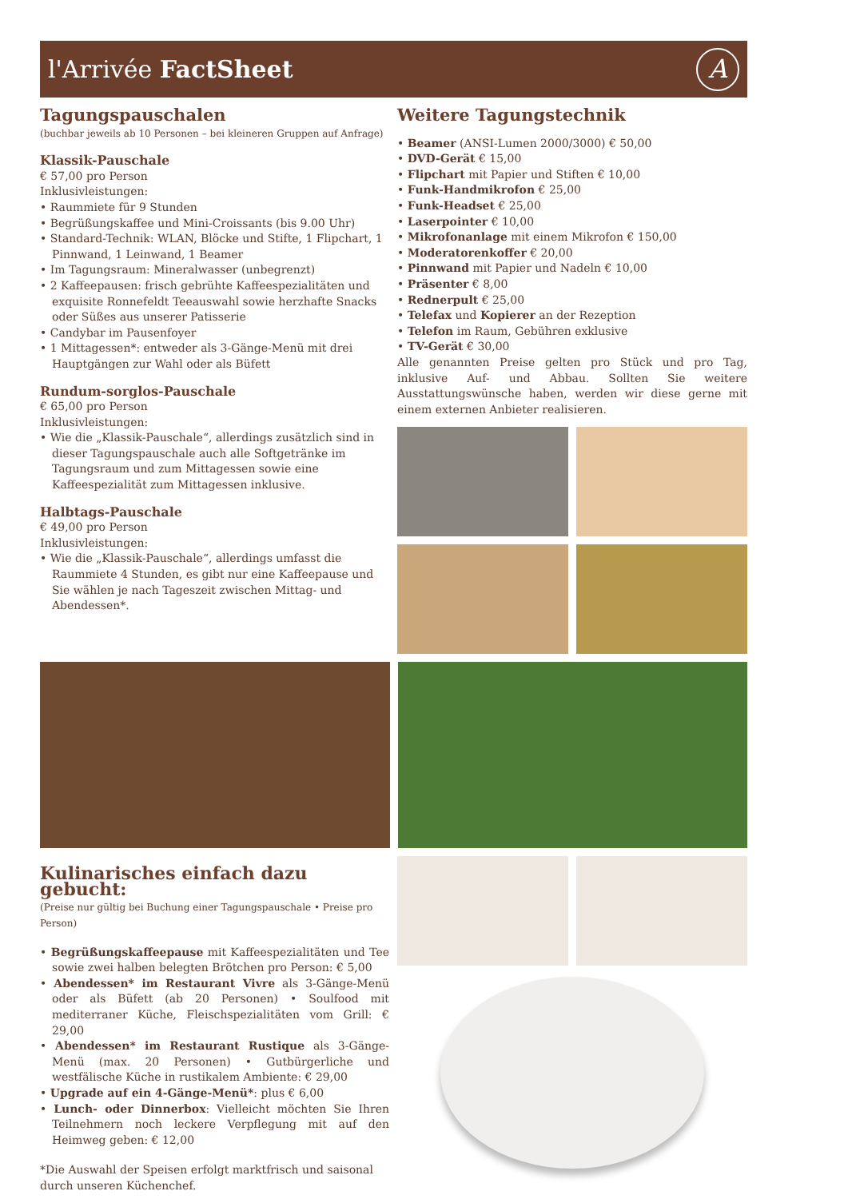l'Arrivée FactSheet A
Tagungspauschalen
(buchbar jeweils ab 10 Personen – bei kleineren Gruppen auf Anfrage)
Klassik-Pauschale
€ 57,00 pro Person
Inklusivleistungen:
• Raummiete für 9 Stunden
• Begrüßungskaffee und Mini-Croissants (bis 9.00 Uhr)
• Standard-Technik: WLAN, Blöcke und Stifte, 1 Flipchart, 1 Pinnwand, 1 Leinwand, 1 Beamer
• Im Tagungsraum: Mineralwasser (unbegrenzt)
• 2 Kaffeepausen: frisch gebrühte Kaffeespezialitäten und exquisite Ronnefeldt Teeauswahl sowie herzhafte Snacks oder Süßes aus unserer Patisserie
• Candybar im Pausenfoyer
• 1 Mittagessen*: entweder als 3-Gänge-Menü mit drei Hauptgängen zur Wahl oder als Büfett
Rundum-sorglos-Pauschale
€ 65,00 pro Person
Inklusivleistungen:
• Wie die „Klassik-Pauschale“, allerdings zusätzlich sind in dieser Tagungspauschale auch alle Softgetränke im Tagungsraum und zum Mittagessen sowie eine Kaffeespezialität zum Mittagessen inklusive.
Halbtags-Pauschale
€ 49,00 pro Person
Inklusivleistungen:
• Wie die „Klassik-Pauschale“, allerdings umfasst die Raummiete 4 Stunden, es gibt nur eine Kaffeepause und Sie wählen je nach Tageszeit zwischen Mittag- und Abendessen*.
Weitere Tagungstechnik
• Beamer (ANSI-Lumen 2000/3000) € 50,00
• DVD-Gerät € 15,00
• Flipchart mit Papier und Stiften € 10,00
• Funk-Handmikrofon € 25,00
• Funk-Headset € 25,00
• Laserpointer € 10,00
• Mikrofonanlage mit einem Mikrofon € 150,00
• Moderatorenkoffer € 20,00
• Pinnwand mit Papier und Nadeln € 10,00
• Präsenter € 8,00
• Rednerpult € 25,00
• Telefax und Kopierer an der Rezeption
• Telefon im Raum, Gebühren exklusive
• TV-Gerät € 30,00
Alle genannten Preise gelten pro Stück und pro Tag, inklusive Auf- und Abbau. Sollten Sie weitere Ausstattungswünsche haben, werden wir diese gerne mit einem externen Anbieter realisieren.
Kulinarisches einfach dazu gebucht:
(Preise nur gültig bei Buchung einer Tagungspauschale • Preise pro Person)
• Begrüßungskaffeepause mit Kaffeespezialitäten und Tee sowie zwei halben belegten Brötchen pro Person: € 5,00
• Abendessen* im Restaurant Vivre als 3-Gänge-Menü oder als Büfett (ab 20 Personen) • Soulfood mit mediterraner Küche, Fleischspezialitäten vom Grill: € 29,00
• Abendessen* im Restaurant Rustique als 3-Gänge-Menü (max. 20 Personen) • Gutbürgerliche und westfälische Küche in rustikalem Ambiente: € 29,00
• Upgrade auf ein 4-Gänge-Menü*: plus € 6,00
• Lunch- oder Dinnerbox: Vielleicht möchten Sie Ihren Teilnehmern noch leckere Verpflegung mit auf den Heimweg geben: € 12,00
*Die Auswahl der Speisen erfolgt marktfrisch und saisonal durch unseren Küchenchef.